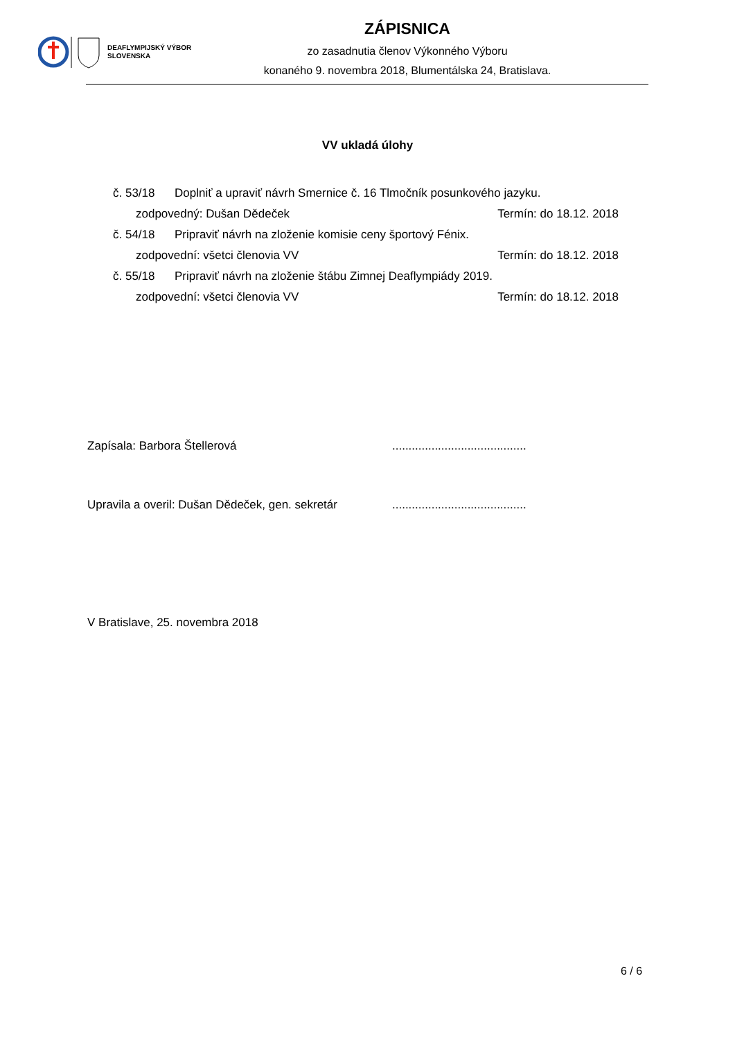DEAFLYMPIJSKÝ VÝBOR
SLOVENSKA
ZÁPISNICA
zo zasadnutia členov Výkonného Výboru
konaného 9. novembra 2018, Blumentálska 24, Bratislava.
VV ukladá úlohy
č. 53/18 Doplniť a upraviť návrh Smernice č. 16 Tlmočník posunkového jazyku.
zodpovedný: Dušan Dědeček Termín: do 18.12. 2018
č. 54/18 Pripraviť návrh na zloženie komisie ceny športový Fénix.
zodpovední: všetci členovia VV Termín: do 18.12. 2018
č. 55/18 Pripraviť návrh na zloženie štábu Zimnej Deaflympiády 2019.
zodpovední: všetci členovia VV Termín: do 18.12. 2018
Zapísala: Barbora Štellerová.........................................
Upravila a overil: Dušan Dědeček, gen. sekretár.........................................
V Bratislave, 25. novembra 2018
6 / 6